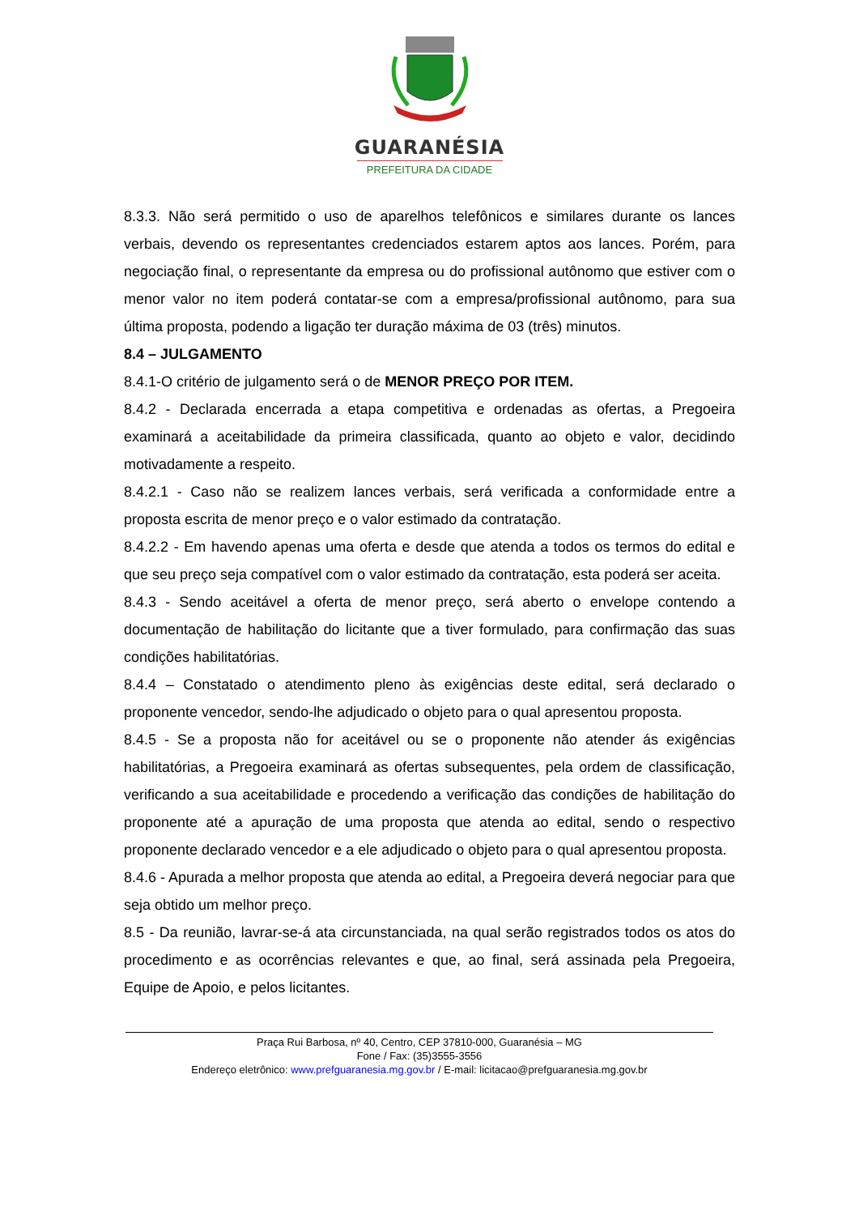GUARANÉSIA
PREFEITURA DA CIDADE
8.3.3. Não será permitido o uso de aparelhos telefônicos e similares durante os lances verbais, devendo os representantes credenciados estarem aptos aos lances. Porém, para negociação final, o representante da empresa ou do profissional autônomo que estiver com o menor valor no item poderá contatar-se com a empresa/profissional autônomo, para sua última proposta, podendo a ligação ter duração máxima de 03 (três) minutos.
8.4 – JULGAMENTO
8.4.1-O critério de julgamento será o de MENOR PREÇO POR ITEM.
8.4.2 - Declarada encerrada a etapa competitiva e ordenadas as ofertas, a Pregoeira examinará a aceitabilidade da primeira classificada, quanto ao objeto e valor, decidindo motivadamente a respeito.
8.4.2.1 - Caso não se realizem lances verbais, será verificada a conformidade entre a proposta escrita de menor preço e o valor estimado da contratação.
8.4.2.2 - Em havendo apenas uma oferta e desde que atenda a todos os termos do edital e que seu preço seja compatível com o valor estimado da contratação, esta poderá ser aceita.
8.4.3 - Sendo aceitável a oferta de menor preço, será aberto o envelope contendo a documentação de habilitação do licitante que a tiver formulado, para confirmação das suas condições habilitatórias.
8.4.4 – Constatado o atendimento pleno às exigências deste edital, será declarado o proponente vencedor, sendo-lhe adjudicado o objeto para o qual apresentou proposta.
8.4.5 - Se a proposta não for aceitável ou se o proponente não atender ás exigências habilitatórias, a Pregoeira examinará as ofertas subsequentes, pela ordem de classificação, verificando a sua aceitabilidade e procedendo a verificação das condições de habilitação do proponente até a apuração de uma proposta que atenda ao edital, sendo o respectivo proponente declarado vencedor e a ele adjudicado o objeto para o qual apresentou proposta.
8.4.6 - Apurada a melhor proposta que atenda ao edital, a Pregoeira deverá negociar para que seja obtido um melhor preço.
8.5 - Da reunião, lavrar-se-á ata circunstanciada, na qual serão registrados todos os atos do procedimento e as ocorrências relevantes e que, ao final, será assinada pela Pregoeira, Equipe de Apoio, e pelos licitantes.
Praça Rui Barbosa, nº 40, Centro, CEP 37810-000, Guaranésia – MG
Fone / Fax: (35)3555-3556
Endereço eletrônico: www.prefguaranesia.mg.gov.br / E-mail: licitacao@prefguaranesia.mg.gov.br